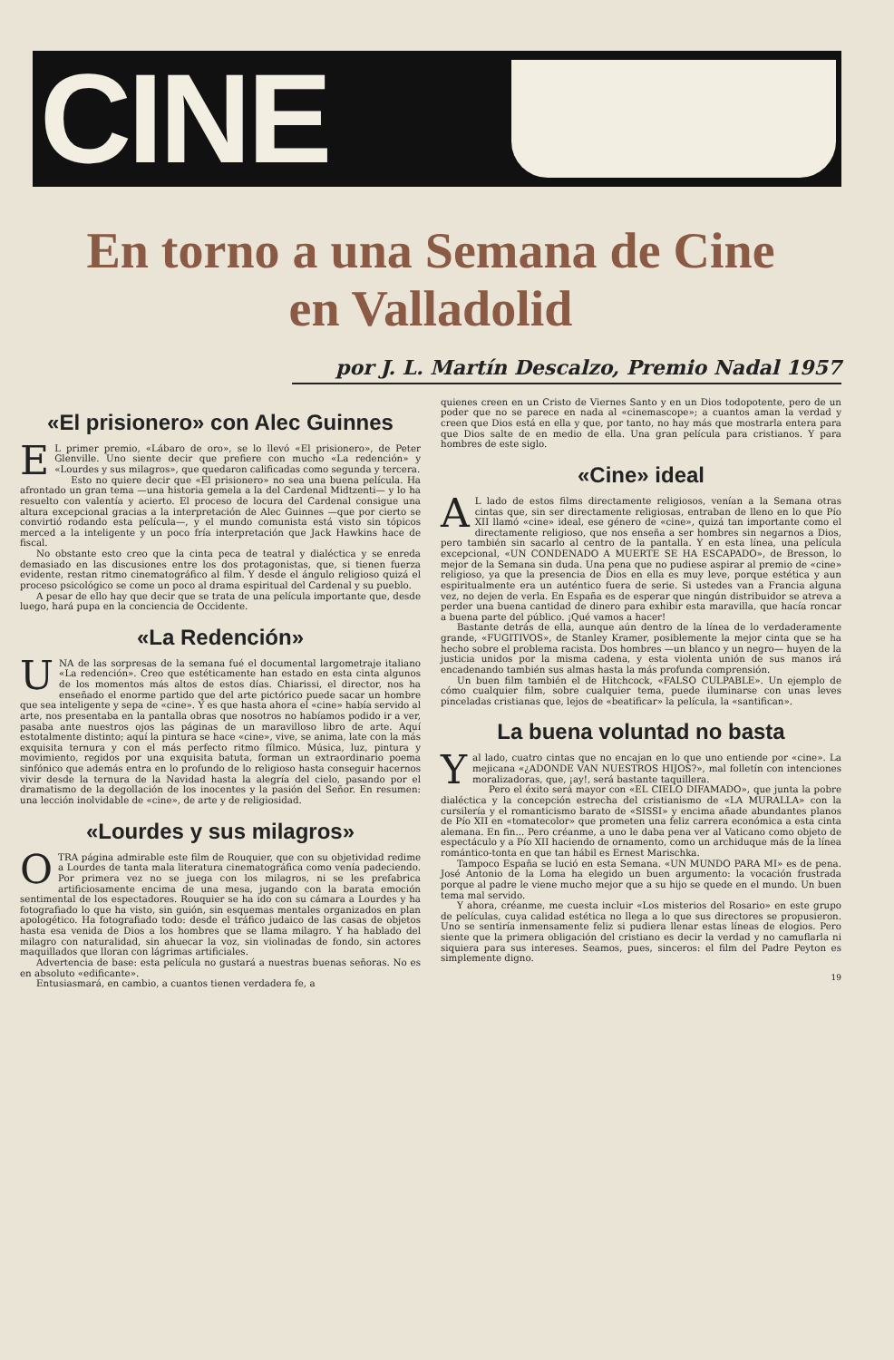CINE
En torno a una Semana de Cine
en Valladolid
por J. L. Martín Descalzo, Premio Nadal 1957
«El prisionero» con Alec Guinnes
EL primer premio, «Lábaro de oro», se lo llevó «El prisionero», de Peter Glenville. Uno siente decir que prefiere con mucho «La redención» y «Lourdes y sus milagros», que quedaron calificadas como segunda y tercera.
Esto no quiere decir que «El prisionero» no sea una buena película. Ha afrontado un gran tema —una historia gemela a la del Cardenal Midtzenti— y lo ha resuelto con valentía y acierto. El proceso de locura del Cardenal consigue una altura excepcional gracias a la interpretación de Alec Guinnes —que por cierto se convirtió rodando esta película—, y el mundo comunista está visto sin tópicos merced a la inteligente y un poco fría interpretación que Jack Hawkins hace de fiscal.
No obstante esto creo que la cinta peca de teatral y dialéctica y se enreda demasiado en las discusiones entre los dos protagonistas, que, si tienen fuerza evidente, restan ritmo cinematográfico al film. Y desde el ángulo religioso quizá el proceso psicológico se come un poco al drama espiritual del Cardenal y su pueblo.
A pesar de ello hay que decir que se trata de una película importante que, desde luego, hará pupa en la conciencia de Occidente.
«La Redención»
UNA de las sorpresas de la semana fué el documental largometraje italiano «La redención». Creo que estéticamente han estado en esta cinta algunos de los momentos más altos de estos días. Chiarissi, el director, nos ha enseñado el enorme partido que del arte pictórico puede sacar un hombre que sea inteligente y sepa de «cine». Y es que hasta ahora el «cine» había servido al arte, nos presentaba en la pantalla obras que nosotros no habíamos podido ir a ver, pasaba ante nuestros ojos las páginas de un maravilloso libro de arte. Aquí estotalmente distinto; aquí la pintura se hace «cine», vive, se anima, late con la más exquisita ternura y con el más perfecto ritmo fílmico. Música, luz, pintura y movimiento, regidos por una exquisita batuta, forman un extraordinario poema sinfónico que además entra en lo profundo de lo religioso hasta conseguir hacernos vivir desde la ternura de la Navidad hasta la alegría del cielo, pasando por el dramatismo de la degollación de los inocentes y la pasión del Señor. En resumen: una lección inolvidable de «cine», de arte y de religiosidad.
«Lourdes y sus milagros»
OTRA página admirable este film de Rouquier, que con su objetividad redime a Lourdes de tanta mala literatura cinematográfica como venía padeciendo. Por primera vez no se juega con los milagros, ni se les prefabrica artificiosamente encima de una mesa, jugando con la barata emoción sentimental de los espectadores. Rouquier se ha ido con su cámara a Lourdes y ha fotografiado lo que ha visto, sin guión, sin esquemas mentales organizados en plan apologético. Ha fotografiado todo: desde el tráfico judaico de las casas de objetos hasta esa venida de Dios a los hombres que se llama milagro. Y ha hablado del milagro con naturalidad, sin ahuecar la voz, sin violinadas de fondo, sin actores maquillados que lloran con lágrimas artificiales.
Advertencia de base: esta película no gustará a nuestras buenas señoras. No es en absoluto «edificante».
Entusiasmará, en cambio, a cuantos tienen verdadera fe, a
quienes creen en un Cristo de Viernes Santo y en un Dios todopotente, pero de un poder que no se parece en nada al «cinemascope»; a cuantos aman la verdad y creen que Dios está en ella y que, por tanto, no hay más que mostrarla entera para que Dios salte de en medio de ella. Una gran película para cristianos. Y para hombres de este siglo.
«Cine» ideal
AL lado de estos films directamente religiosos, venían a la Semana otras cintas que, sin ser directamente religiosas, entraban de lleno en lo que Pío XII llamó «cine» ideal, ese género de «cine», quizá tan importante como el directamente religioso, que nos enseña a ser hombres sin negarnos a Dios, pero también sin sacarlo al centro de la pantalla. Y en esta línea, una película excepcional, «UN CONDENADO A MUERTE SE HA ESCAPADO», de Bresson, lo mejor de la Semana sin duda. Una pena que no pudiese aspirar al premio de «cine» religioso, ya que la presencia de Dios en ella es muy leve, porque estética y aun espiritualmente era un auténtico fuera de serie. Si ustedes van a Francia alguna vez, no dejen de verla. En España es de esperar que ningún distribuidor se atreva a perder una buena cantidad de dinero para exhibir esta maravilla, que hacía roncar a buena parte del público. ¡Qué vamos a hacer!
Bastante detrás de ella, aunque aún dentro de la línea de lo verdaderamente grande, «FUGITIVOS», de Stanley Kramer, posiblemente la mejor cinta que se ha hecho sobre el problema racista. Dos hombres —un blanco y un negro— huyen de la justicia unidos por la misma cadena, y esta violenta unión de sus manos irá encadenando también sus almas hasta la más profunda comprensión.
Un buen film también el de Hitchcock, «FALSO CULPABLE». Un ejemplo de cómo cualquier film, sobre cualquier tema, puede iluminarse con unas leves pinceladas cristianas que, lejos de «beatificar» la película, la «santifican».
La buena voluntad no basta
Yal lado, cuatro cintas que no encajan en lo que uno entiende por «cine». La mejicana «¿ADONDE VAN NUESTROS HIJOS?», mal folletín con intenciones moralizadoras, que, ¡ay!, será bastante taquillera.
Pero el éxito será mayor con «EL CIELO DIFAMADO», que junta la pobre dialéctica y la concepción estrecha del cristianismo de «LA MURALLA» con la cursilería y el romanticismo barato de «SISSI» y encima añade abundantes planos de Pío XII en «tomatecolor» que prometen una feliz carrera económica a esta cinta alemana. En fin... Pero créanme, a uno le daba pena ver al Vaticano como objeto de espectáculo y a Pío XII haciendo de ornamento, como un archiduque más de la línea romántico-tonta en que tan hábil es Ernest Marischka.
Tampoco España se lució en esta Semana. «UN MUNDO PARA MI» es de pena. José Antonio de la Loma ha elegido un buen argumento: la vocación frustrada porque al padre le viene mucho mejor que a su hijo se quede en el mundo. Un buen tema mal servido.
Y ahora, créanme, me cuesta incluir «Los misterios del Rosario» en este grupo de películas, cuya calidad estética no llega a lo que sus directores se propusieron. Uno se sentiría inmensamente feliz si pudiera llenar estas líneas de elogios. Pero siente que la primera obligación del cristiano es decir la verdad y no camuflarla ni siquiera para sus intereses. Seamos, pues, sinceros: el film del Padre Peyton es simplemente digno.
19